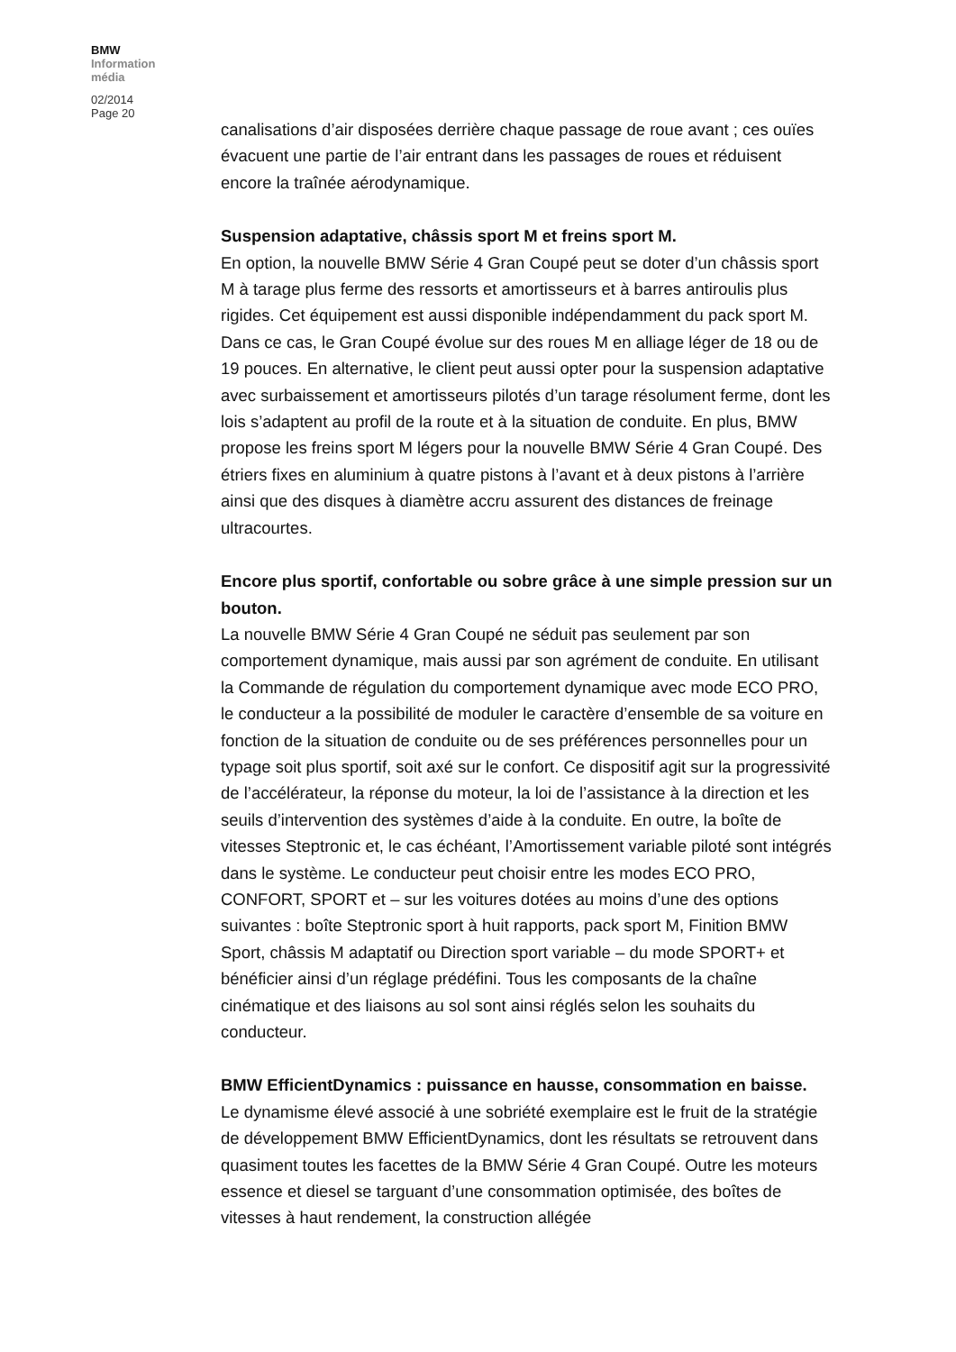BMW
Information
média
02/2014
Page 20
canalisations d’air disposées derrière chaque passage de roue avant ; ces ouïes évacuent une partie de l’air entrant dans les passages de roues et réduisent encore la traînée aérodynamique.
Suspension adaptative, châssis sport M et freins sport M.
En option, la nouvelle BMW Série 4 Gran Coupé peut se doter d’un châssis sport M à tarage plus ferme des ressorts et amortisseurs et à barres antiroulis plus rigides. Cet équipement est aussi disponible indépendamment du pack sport M. Dans ce cas, le Gran Coupé évolue sur des roues M en alliage léger de 18 ou de 19 pouces. En alternative, le client peut aussi opter pour la suspension adaptative avec surbaissement et amortisseurs pilotés d’un tarage résolument ferme, dont les lois s’adaptent au profil de la route et à la situation de conduite. En plus, BMW propose les freins sport M légers pour la nouvelle BMW Série 4 Gran Coupé. Des étriers fixes en aluminium à quatre pistons à l’avant et à deux pistons à l’arrière ainsi que des disques à diamètre accru assurent des distances de freinage ultracourtes.
Encore plus sportif, confortable ou sobre grâce à une simple pression sur un bouton.
La nouvelle BMW Série 4 Gran Coupé ne séduit pas seulement par son comportement dynamique, mais aussi par son agrément de conduite. En utilisant la Commande de régulation du comportement dynamique avec mode ECO PRO, le conducteur a la possibilité de moduler le caractère d’ensemble de sa voiture en fonction de la situation de conduite ou de ses préférences personnelles pour un typage soit plus sportif, soit axé sur le confort. Ce dispositif agit sur la progressivité de l’accélérateur, la réponse du moteur, la loi de l’assistance à la direction et les seuils d’intervention des systèmes d’aide à la conduite. En outre, la boîte de vitesses Steptronic et, le cas échéant, l’Amortissement variable piloté sont intégrés dans le système. Le conducteur peut choisir entre les modes ECO PRO, CONFORT, SPORT et – sur les voitures dotées au moins d’une des options suivantes : boîte Steptronic sport à huit rapports, pack sport M, Finition BMW Sport, châssis M adaptatif ou Direction sport variable – du mode SPORT+ et bénéficier ainsi d’un réglage prédéfini. Tous les composants de la chaîne cinématique et des liaisons au sol sont ainsi réglés selon les souhaits du conducteur.
BMW EfficientDynamics : puissance en hausse, consommation en baisse.
Le dynamisme élevé associé à une sobriété exemplaire est le fruit de la stratégie de développement BMW EfficientDynamics, dont les résultats se retrouvent dans quasiment toutes les facettes de la BMW Série 4 Gran Coupé. Outre les moteurs essence et diesel se targuant d’une consommation optimisée, des boîtes de vitesses à haut rendement, la construction allégée